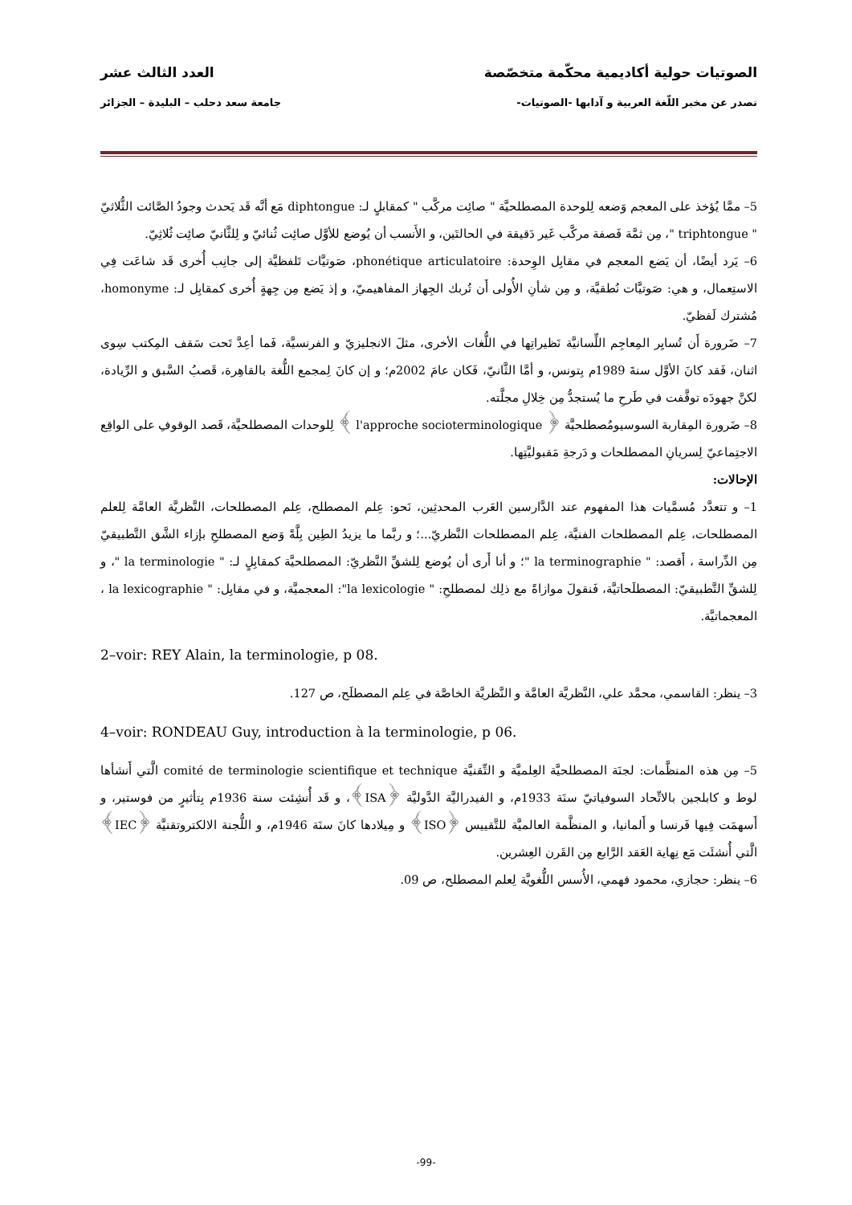الصوتيات حولية أكاديمية محكّمة متخصّصة العدد الثالث عشر
تصدر عن مخبر اللّغة العربية و آدابها -الصوتيات- جامعة سعد دحلب – البليدة – الجزائر
5– ممَّا يُؤخذ على المعجم وَضعه لِلوحدة المصطلحيَّة " صائِت مركَّب " كمقابلٍ لـ: diphtongue مَع أنَّه قَد يَحدث وجودُ الصَّائت الثُّلاثيّ " triphtongue "، مِن ثمَّة فَصفة مركَّب غَير دَقيقة في الحالتَين، و الأَنسب أن يُوضع للأوَّل صائِت ثُنائيّ و لِلثَّانيّ صائِت ثُلاثِيّ.
6– يَرد أيضًا، أن يَضع المعجم في مقابِل الوِحدة: phonétique articulatoire، صَوتيَّات تَلفظيَّة إلى جانِب أُخرى قَد شاعَت فِي الاستِعمال، و هي: صَوتيَّات نُطقيَّة، و مِن شأنِ الأُولى أَن تُربك الجِهاز المفاهيميّ، و إذ يَضع مِن جِهةٍ أُخرى كمقابِل لـ: homonyme، مُشترك لَفظيّ.
7– ضَرورة أَن تُسايِر المِعاجِم اللِّسانيَّة نَظيراتِها في اللُّغات الأخرى، مثلَ الانجليزيّ و الفرنسيَّة، فَما أعِدَّ تَحت سَقف المِكتب سِوى اثنان، فَقد كانَ الأوَّل سنةَ 1989م بِتونس، و أمَّا الثَّانيّ، فَكان عامَ 2002م؛ و إن كانَ لِمجمع اللُّغة بالقاهِرة، قَصبُ السَّبق و الرِّيادة، لكنَّ جهودَه توقَّفت في طَرحِ ما يُستجدُّ مِن خِلالِ مجلَّته.
8– ضَرورة المِقاربة السوسيومُصطلحيَّة ﴿ l'approche socioterminologique ﴾ لِلوحدات المصطلحيَّة، قَصد الوقوفِ على الواقِع الاجتِماعيّ لِسريانِ المصطلحات و دَرجةِ مَقبوليَّتِها.
الإحالات:
1– و تتعدَّد مُسمَّيات هذا المفهوم عند الدَّارسين العَرب المحدثِين، نَحو: عِلم المصطلح، عِلم المصطلحات، النَّظريَّة العامَّة لِلعلم المصطلحات، عِلم المصطلحات الفنيَّة، عِلم المصطلحات النَّظريّ...؛ و ربَّما ما يزيدُ الطِين بِلَّةً وَضع المصطلحِ بإزاء الشَّق التَّطبيقيّ مِن الدِّراسة ، أَقصد: " la terminographie "؛ و أنا أَرى أن يُوضع لِلشقِّ النَّظريّ: المصطلحيَّة كمقابِلٍ لـ: " la terminologie "، و لِلشقِّ التَّطبيقيّ: المصطلَحاتيَّة، فَنقولَ موازاةً مع ذلِك لمصطلحِ: " la lexicologie": المعجميَّة، و في مقابِل: " la lexicographie ، المعجماتيَّة.
2–voir: REY Alain, la terminologie, p 08.
3– ينظر: القاسمي، محمَّد علي، النَّظريَّة العامَّة و النَّظريَّة الخاصَّة في عِلم المصطلَح، ص 127.
4–voir: RONDEAU Guy, introduction à la terminologie, p 06.
5– مِن هذه المنظَّمات: لجنَة المصطلحيَّة العِلميَّة و التِّقنيَّة comité de terminologie scientifique et technique الَّتي أَنشأها لوط و كابلجين بالاتِّحاد السوفياتيّ سنَة 1933م، و الفيدراليَّة الدَّوليَّة ﴿ISA﴾، و قَد أُنشِئت سنة 1936م بِتأثيرٍ من فوستير، و أَسهمَت فِيها فَرنسا و أَلمانيا، و المنظَّمة العالميَّة للتَّقييس ﴿ISO﴾ و مِيلادها كانَ سنَة 1946م، و اللُّجنة الالكتروتقنيَّة ﴿IEC﴾ الَّتي أُنشئَت مَع نِهاية العَقد الرَّابع مِن القَرن العِشرين.
6– ينظر: حجازي، محمود فهمي، الأُسس اللُّغويَّة لِعلم المصطلح، ص 09.
-99-